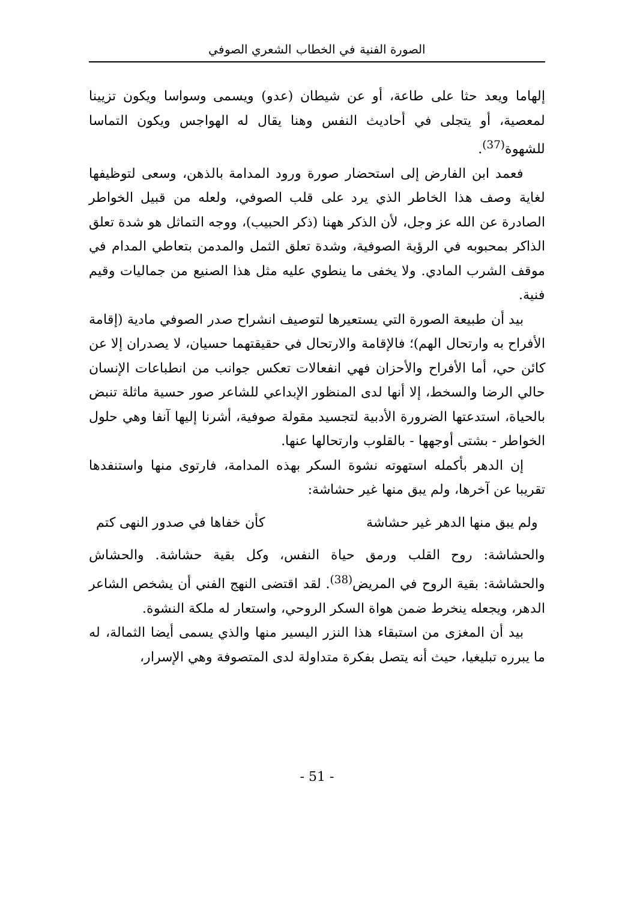الصورة الفنية في الخطاب الشعري الصوفي
إلهاما ويعد حثا على طاعة، أو عن شيطان (عدو) ويسمى وسواسا ويكون تزيينا لمعصية، أو يتجلى في أحاديث النفس وهنا يقال له الهواجس ويكون التماسا للشهوة<sup>(37)</sup>.
فعمد ابن الفارض إلى استحضار صورة ورود المدامة بالذهن، وسعى لتوظيفها لغاية وصف هذا الخاطر الذي يرد على قلب الصوفي، ولعله من قبيل الخواطر الصادرة عن الله عز وجل، لأن الذكر ههنا (ذكر الحبيب)، ووجه التماثل هو شدة تعلق الذاكر بمحبوبه في الرؤية الصوفية، وشدة تعلق الثمل والمدمن بتعاطي المدام في موقف الشرب المادي. ولا يخفى ما ينطوي عليه مثل هذا الصنيع من جماليات وقيم فنية.
بيد أن طبيعة الصورة التي يستعيرها لتوصيف انشراح صدر الصوفي مادية (إقامة الأفراح به وارتحال الهم)؛ فالإقامة والارتحال في حقيقتهما حسيان، لا يصدران إلا عن كائن حي، أما الأفراح والأحزان فهي انفعالات تعكس جوانب من انطباعات الإنسان حالي الرضا والسخط، إلا أنها لدى المنظور الإبداعي للشاعر صور حسية ماثلة تنبض بالحياة، استدعتها الضرورة الأدبية لتجسيد مقولة صوفية، أشرنا إليها آنفا وهي حلول الخواطر - بشتى أوجهها - بالقلوب وارتحالها عنها.
إن الدهر بأكمله استهوته نشوة السكر بهذه المدامة، فارتوى منها واستنفدها تقريبا عن آخرها، ولم يبق منها غير حشاشة:
ولم يبق منها الدهر غير حشاشة كأن خفاها في صدور النهى كتم
والحشاشة: روح القلب ورمق حياة النفس، وكل بقية حشاشة. والحشاش والحشاشة: بقية الروح في المريض<sup>(38)</sup>. لقد اقتضى النهج الفني أن يشخص الشاعر الدهر، ويجعله ينخرط ضمن هواة السكر الروحي، واستعار له ملكة النشوة.
بيد أن المغزى من استبقاء هذا النزر اليسير منها والذي يسمى أيضا الثمالة، له ما يبرره تبليغيا، حيث أنه يتصل بفكرة متداولة لدى المتصوفة وهي الإسرار،
- 51 -